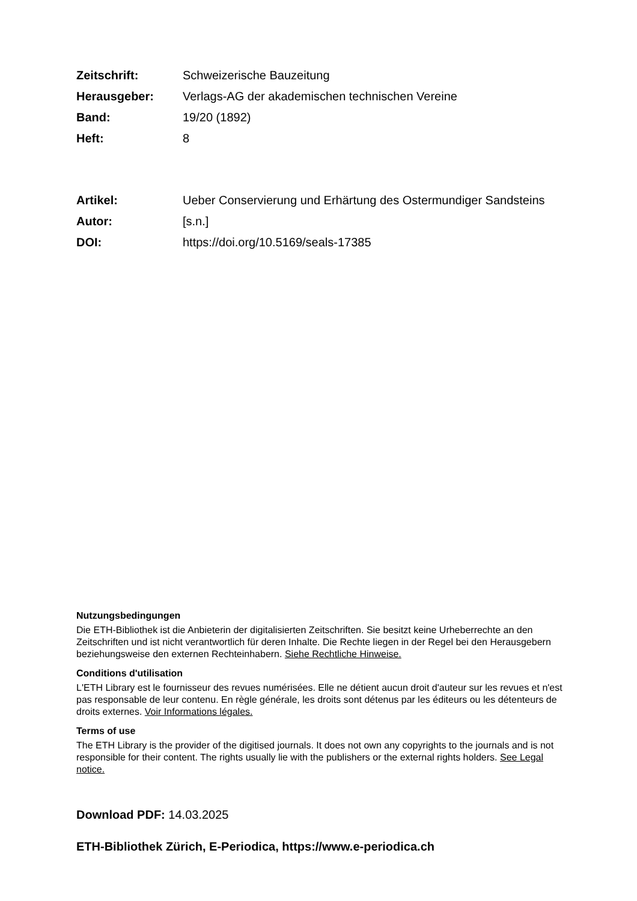Zeitschrift: Schweizerische Bauzeitung
Herausgeber: Verlags-AG der akademischen technischen Vereine
Band: 19/20 (1892)
Heft: 8
Artikel: Ueber Conservierung und Erhärtung des Ostermundiger Sandsteins
Autor: [s.n.]
DOI: https://doi.org/10.5169/seals-17385
Nutzungsbedingungen
Die ETH-Bibliothek ist die Anbieterin der digitalisierten Zeitschriften. Sie besitzt keine Urheberrechte an den Zeitschriften und ist nicht verantwortlich für deren Inhalte. Die Rechte liegen in der Regel bei den Herausgebern beziehungsweise den externen Rechteinhabern. Siehe Rechtliche Hinweise.
Conditions d'utilisation
L'ETH Library est le fournisseur des revues numérisées. Elle ne détient aucun droit d'auteur sur les revues et n'est pas responsable de leur contenu. En règle générale, les droits sont détenus par les éditeurs ou les détenteurs de droits externes. Voir Informations légales.
Terms of use
The ETH Library is the provider of the digitised journals. It does not own any copyrights to the journals and is not responsible for their content. The rights usually lie with the publishers or the external rights holders. See Legal notice.
Download PDF: 14.03.2025
ETH-Bibliothek Zürich, E-Periodica, https://www.e-periodica.ch